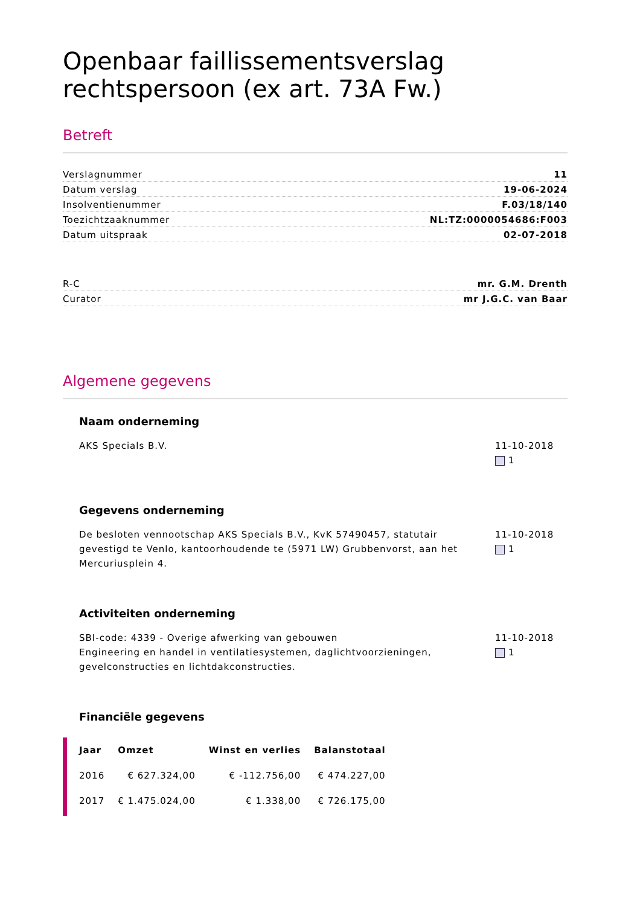Openbaar faillissementsverslag rechtspersoon (ex art. 73A Fw.)
Betreft
| Verslagnummer | 11 |
| Datum verslag | 19-06-2024 |
| Insolventienummer | F.03/18/140 |
| Toezichtzaaknummer | NL:TZ:0000054686:F003 |
| Datum uitspraak | 02-07-2018 |
| R-C | mr. G.M. Drenth |
| Curator | mr J.G.C. van Baar |
Algemene gegevens
Naam onderneming
AKS Specials B.V. 11-10-2018
1
Gegevens onderneming
De besloten vennootschap AKS Specials B.V., KvK 57490457, statutair gevestigd te Venlo, kantoorhoudende te (5971 LW) Grubbenvorst, aan het Mercuriusplein 4.
11-10-2018
1
Activiteiten onderneming
SBI-code: 4339 - Overige afwerking van gebouwen
Engineering en handel in ventilatiesystemen, daglichtvoorzieningen, gevelconstructies en lichtdakconstructies.
11-10-2018
1
Financiële gegevens
| Jaar | Omzet | Winst en verlies | Balanstotaal |
| --- | --- | --- | --- |
| 2016 | € 627.324,00 | € -112.756,00 | € 474.227,00 |
| 2017 | € 1.475.024,00 | € 1.338,00 | € 726.175,00 |